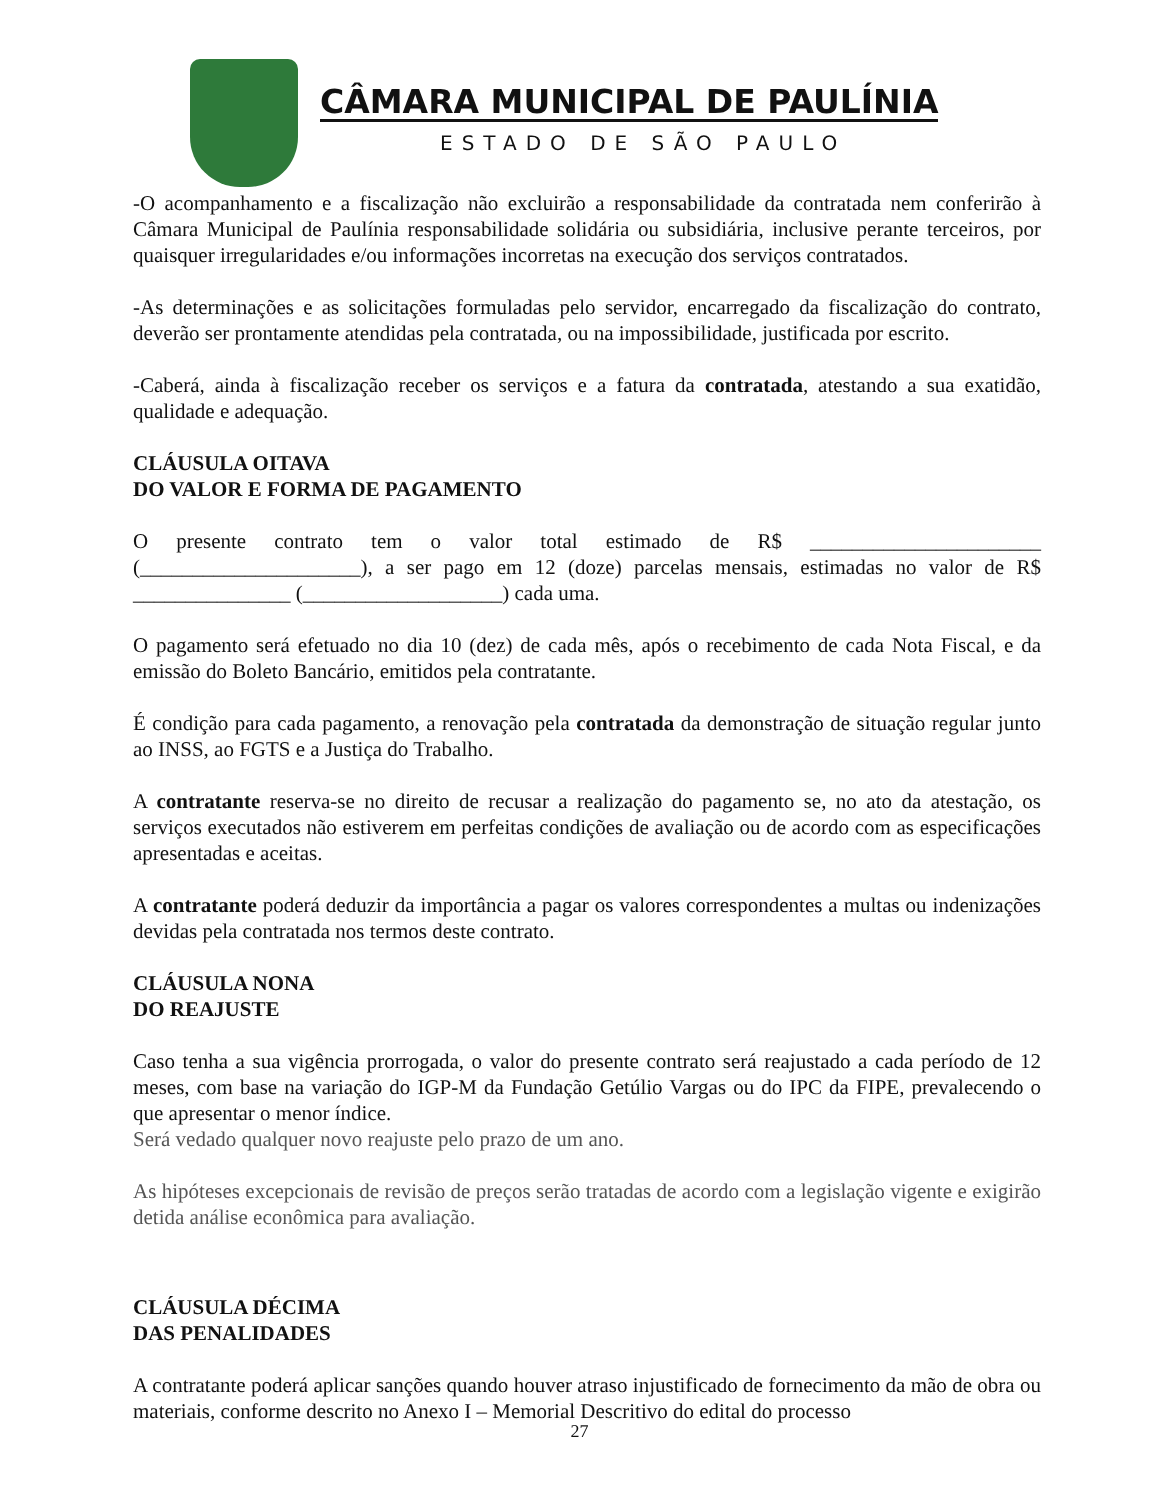CÂMARA MUNICIPAL DE PAULÍNIA
ESTADO DE SÃO PAULO
-O acompanhamento e a fiscalização não excluirão a responsabilidade da contratada nem conferirão à Câmara Municipal de Paulínia responsabilidade solidária ou subsidiária, inclusive perante terceiros, por quaisquer irregularidades e/ou informações incorretas na execução dos serviços contratados.
-As determinações e as solicitações formuladas pelo servidor, encarregado da fiscalização do contrato, deverão ser prontamente atendidas pela contratada, ou na impossibilidade, justificada por escrito.
-Caberá, ainda à fiscalização receber os serviços e a fatura da contratada, atestando a sua exatidão, qualidade e adequação.
CLÁUSULA OITAVA
DO VALOR E FORMA DE PAGAMENTO
O presente contrato tem o valor total estimado de R$ ______________________ (_____________________), a ser pago em 12 (doze) parcelas mensais, estimadas no valor de R$ _______________ (___________________) cada uma.
O pagamento será efetuado no dia 10 (dez) de cada mês, após o recebimento de cada Nota Fiscal, e da emissão do Boleto Bancário, emitidos pela contratante.
É condição para cada pagamento, a renovação pela contratada da demonstração de situação regular junto ao INSS, ao FGTS e a Justiça do Trabalho.
A contratante reserva-se no direito de recusar a realização do pagamento se, no ato da atestação, os serviços executados não estiverem em perfeitas condições de avaliação ou de acordo com as especificações apresentadas e aceitas.
A contratante poderá deduzir da importância a pagar os valores correspondentes a multas ou indenizações devidas pela contratada nos termos deste contrato.
CLÁUSULA NONA
DO REAJUSTE
Caso tenha a sua vigência prorrogada, o valor do presente contrato será reajustado a cada período de 12 meses, com base na variação do IGP-M da Fundação Getúlio Vargas ou do IPC da FIPE, prevalecendo o que apresentar o menor índice.
Será vedado qualquer novo reajuste pelo prazo de um ano.
As hipóteses excepcionais de revisão de preços serão tratadas de acordo com a legislação vigente e exigirão detida análise econômica para avaliação.
CLÁUSULA DÉCIMA
DAS PENALIDADES
A contratante poderá aplicar sanções quando houver atraso injustificado de fornecimento da mão de obra ou materiais, conforme descrito no Anexo I – Memorial Descritivo do edital do processo
27